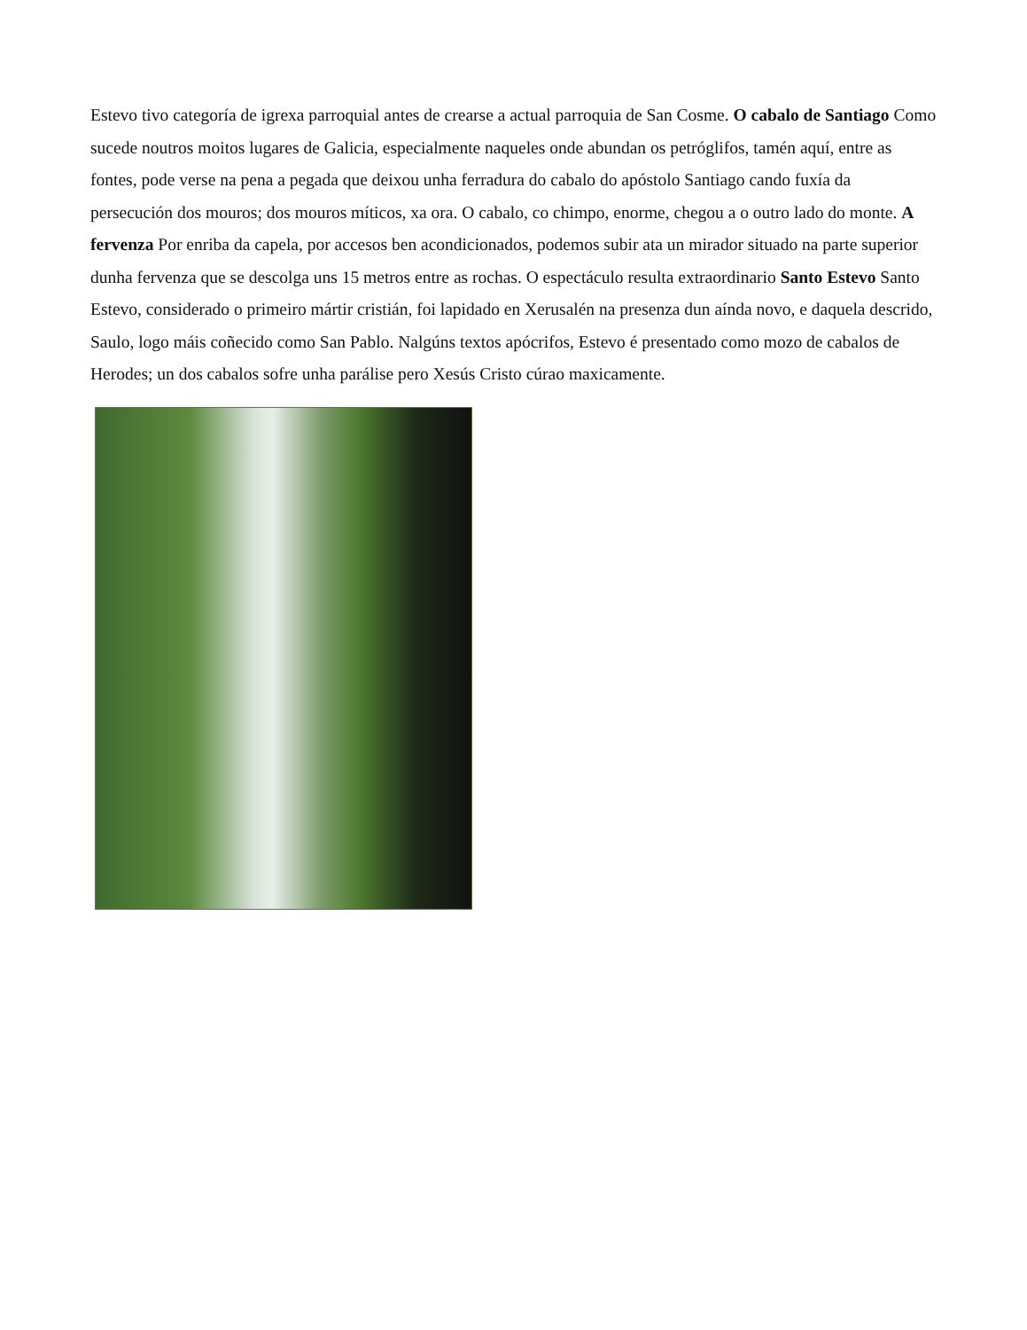Estevo tivo categoría de igrexa parroquial antes de crearse a actual parroquia de San Cosme. O cabalo de Santiago Como sucede noutros moitos lugares de Galicia, especialmente naqueles onde abundan os petróglifos, tamén aquí, entre as fontes, pode verse na pena a pegada que deixou unha ferradura do cabalo do apóstolo Santiago cando fuxía da persecución dos mouros; dos mouros míticos, xa ora. O cabalo, co chimpo, enorme, chegou a o outro lado do monte. A fervenza Por enriba da capela, por accesos ben acondicionados, podemos subir ata un mirador situado na parte superior dunha fervenza que se descolga uns 15 metros entre as rochas. O espectáculo resulta extraordinario Santo Estevo Santo Estevo, considerado o primeiro mártir cristián, foi lapidado en Xerusalén na presenza dun aínda novo, e daquela descrido, Saulo, logo máis coñecido como San Pablo. Nalgúns textos apócrifos, Estevo é presentado como mozo de cabalos de Herodes; un dos cabalos sofre unha parálise pero Xesús Cristo cúrao maxicamente.